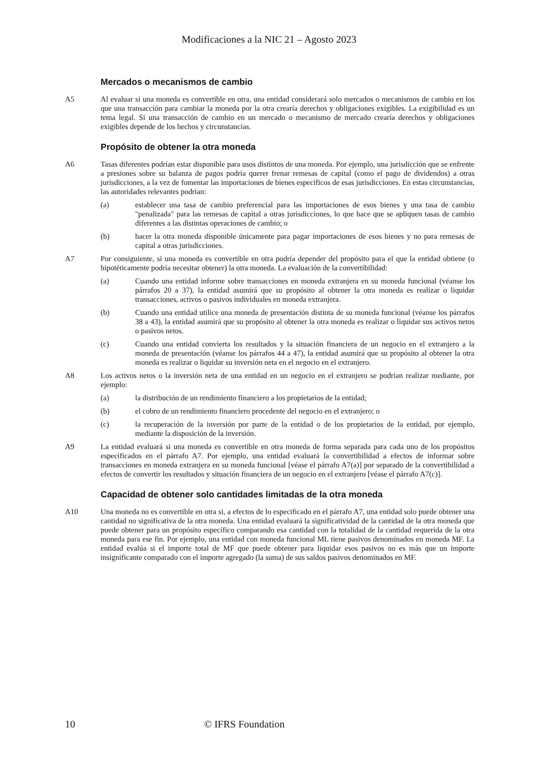Modificaciones a la NIC 21 – Agosto 2023
Mercados o mecanismos de cambio
A5 Al evaluar si una moneda es convertible en otra, una entidad considerará solo mercados o mecanismos de cambio en los que una transacción para cambiar la moneda por la otra crearía derechos y obligaciones exigibles. La exigibilidad es un tema legal. Si una transacción de cambio en un mercado o mecanismo de mercado crearía derechos y obligaciones exigibles depende de los hechos y circunstancias.
Propósito de obtener la otra moneda
A6 Tasas diferentes podrían estar disponible para usos distintos de una moneda. Por ejemplo, una jurisdicción que se enfrente a presiones sobre su balanza de pagos podría querer frenar remesas de capital (como el pago de dividendos) a otras jurisdicciones, a la vez de fomentar las importaciones de bienes específicos de esas jurisdicciones. En estas circunstancias, las autoridades relevantes podrían:
(a) establecer una tasa de cambio preferencial para las importaciones de esos bienes y una tasa de cambio "penalizada" para las remesas de capital a otras jurisdicciones, lo que hace que se apliquen tasas de cambio diferentes a las distintas operaciones de cambio; o
(b) hacer la otra moneda disponible únicamente para pagar importaciones de esos bienes y no para remesas de capital a otras jurisdicciones.
A7 Por consiguiente, si una moneda es convertible en otra podría depender del propósito para el que la entidad obtiene (o hipotéticamente podría necesitar obtener) la otra moneda. La evaluación de la convertibilidad:
(a) Cuando una entidad informe sobre transacciones en moneda extranjera en su moneda funcional (véanse los párrafos 20 a 37), la entidad asumirá que su propósito al obtener la otra moneda es realizar o liquidar transacciones, activos o pasivos individuales en moneda extranjera.
(b) Cuando una entidad utilice una moneda de presentación distinta de su moneda funcional (véanse los párrafos 38 a 43), la entidad asumirá que su propósito al obtener la otra moneda es realizar o liquidar sus activos netos o pasivos netos.
(c) Cuando una entidad convierta los resultados y la situación financiera de un negocio en el extranjero a la moneda de presentación (véanse los párrafos 44 a 47), la entidad asumirá que su propósito al obtener la otra moneda es realizar o liquidar su inversión neta en el negocio en el extranjero.
A8 Los activos netos o la inversión neta de una entidad en un negocio en el extranjero se podrían realizar mediante, por ejemplo:
(a) la distribución de un rendimiento financiero a los propietarios de la entidad;
(b) el cobro de un rendimiento financiero procedente del negocio en el extranjero; o
(c) la recuperación de la inversión por parte de la entidad o de los propietarios de la entidad, por ejemplo, mediante la disposición de la inversión.
A9 La entidad evaluará si una moneda es convertible en otra moneda de forma separada para cada uno de los propósitos especificados en el párrafo A7. Por ejemplo, una entidad evaluará la convertibilidad a efectos de informar sobre transacciones en moneda extranjera en su moneda funcional [véase el párrafo A7(a)] por separado de la convertibilidad a efectos de convertir los resultados y situación financiera de un negocio en el extranjero [véase el párrafo A7(c)].
Capacidad de obtener solo cantidades limitadas de la otra moneda
A10 Una moneda no es convertible en otra si, a efectos de lo especificado en el párrafo A7, una entidad solo puede obtener una cantidad no significativa de la otra moneda. Una entidad evaluará la significatividad de la cantidad de la otra moneda que puede obtener para un propósito específico comparando esa cantidad con la totalidad de la cantidad requerida de la otra moneda para ese fin. Por ejemplo, una entidad con moneda funcional ML tiene pasivos denominados en moneda MF. La entidad evalúa si el importe total de MF que puede obtener para liquidar esos pasivos no es más que un importe insignificante comparado con el importe agregado (la suma) de sus saldos pasivos denominados en MF.
10 © IFRS Foundation